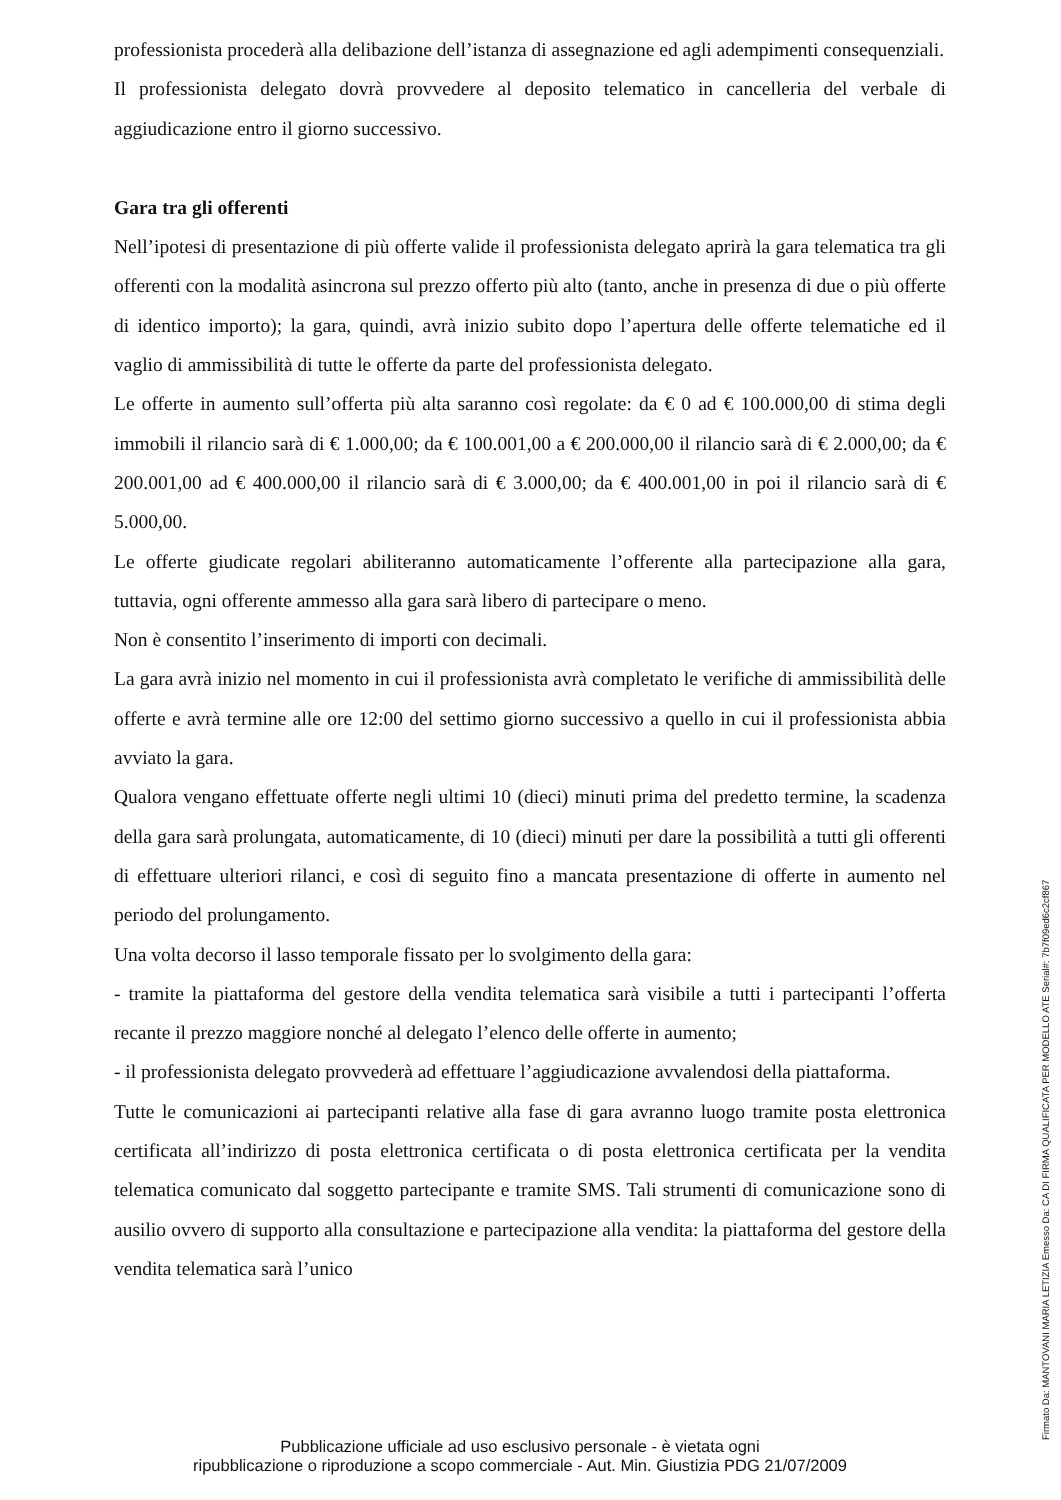professionista procederà alla delibazione dell’istanza di assegnazione ed agli adempimenti consequenziali.
Il professionista delegato dovrà provvedere al deposito telematico in cancelleria del verbale di aggiudicazione entro il giorno successivo.
Gara tra gli offerenti
Nell’ipotesi di presentazione di più offerte valide il professionista delegato aprirà la gara telematica tra gli offerenti con la modalità asincrona sul prezzo offerto più alto (tanto, anche in presenza di due o più offerte di identico importo); la gara, quindi, avrà inizio subito dopo l’apertura delle offerte telematiche ed il vaglio di ammissibilità di tutte le offerte da parte del professionista delegato.
Le offerte in aumento sull’offerta più alta saranno così regolate: da € 0 ad € 100.000,00 di stima degli immobili il rilancio sarà di € 1.000,00; da € 100.001,00 a € 200.000,00 il rilancio sarà di € 2.000,00; da € 200.001,00 ad € 400.000,00 il rilancio sarà di € 3.000,00; da € 400.001,00 in poi il rilancio sarà di € 5.000,00.
Le offerte giudicate regolari abiliteranno automaticamente l’offerente alla partecipazione alla gara, tuttavia, ogni offerente ammesso alla gara sarà libero di partecipare o meno.
Non è consentito l’inserimento di importi con decimali.
La gara avrà inizio nel momento in cui il professionista avrà completato le verifiche di ammissibilità delle offerte e avrà termine alle ore 12:00 del settimo giorno successivo a quello in cui il professionista abbia avviato la gara.
Qualora vengano effettuate offerte negli ultimi 10 (dieci) minuti prima del predetto termine, la scadenza della gara sarà prolungata, automaticamente, di 10 (dieci) minuti per dare la possibilità a tutti gli offerenti di effettuare ulteriori rilanci, e così di seguito fino a mancata presentazione di offerte in aumento nel periodo del prolungamento.
Una volta decorso il lasso temporale fissato per lo svolgimento della gara:
- tramite la piattaforma del gestore della vendita telematica sarà visibile a tutti i partecipanti l’offerta recante il prezzo maggiore nonché al delegato l’elenco delle offerte in aumento;
- il professionista delegato provvederà ad effettuare l’aggiudicazione avvalendosi della piattaforma.
Tutte le comunicazioni ai partecipanti relative alla fase di gara avranno luogo tramite posta elettronica certificata all’indirizzo di posta elettronica certificata o di posta elettronica certificata per la vendita telematica comunicato dal soggetto partecipante e tramite SMS. Tali strumenti di comunicazione sono di ausilio ovvero di supporto alla consultazione e partecipazione alla vendita: la piattaforma del gestore della vendita telematica sarà l’unico
Pubblicazione ufficiale ad uso esclusivo personale - è vietata ogni
ripubblicazione o riproduzione a scopo commerciale - Aut. Min. Giustizia PDG 21/07/2009
Firmato Da: MANTOVANI MARIA LETIZIA Emesso Da: CA DI FIRMA QUALIFICATA PER MODELLO ATE Serial#: 7b7f09ed6c2cf867